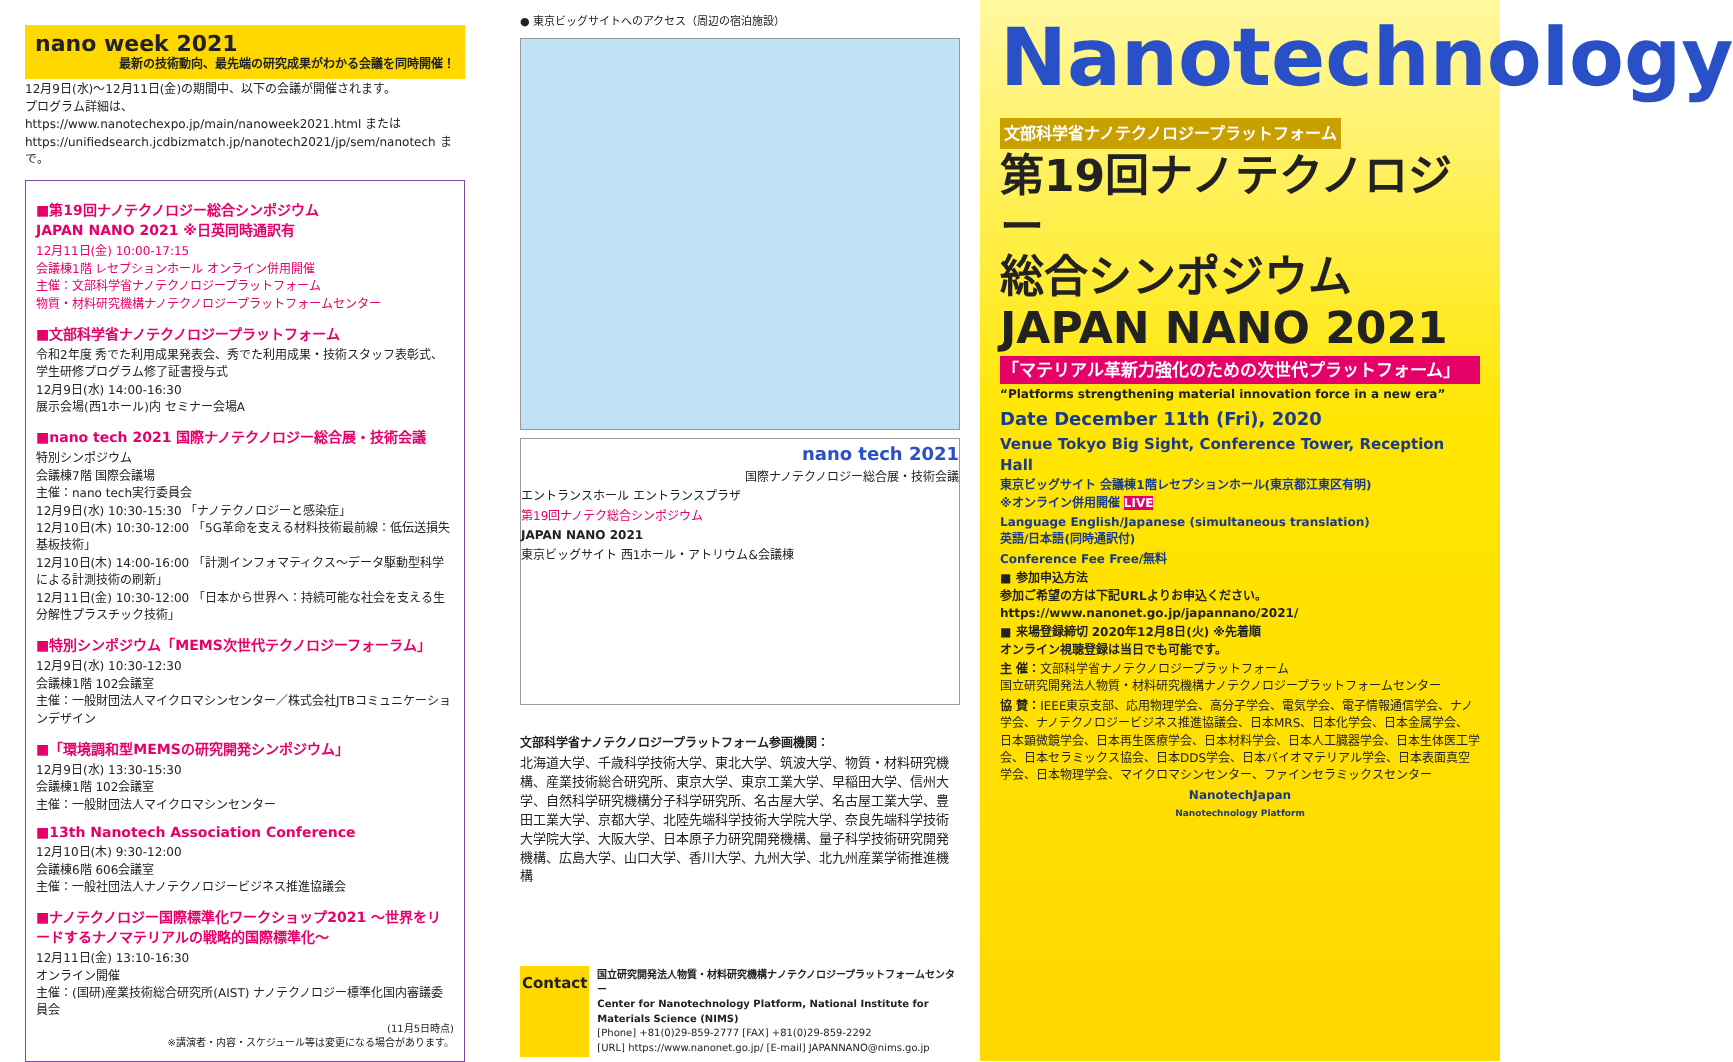nano week 2021
最新の技術動向、最先端の研究成果がわかる会議を同時開催！
12月9日(水)〜12月11日(金)の期間中、以下の会議が開催されます。
プログラム詳細は、https://www.nanotechexpo.jp/main/nanoweek2021.html または https://unifiedsearch.jcdbizmatch.jp/nanotech2021/jp/sem/nanotech まで。
■第19回ナノテクノロジー総合シンポジウム
JAPAN NANO 2021 ※日英同時通訳有
12月11日(金) 10:00-17:15
会議棟1階 レセプションホール オンライン併用開催
主催：文部科学省ナノテクノロジープラットフォーム
物質・材料研究機構ナノテクノロジープラットフォームセンター
■文部科学省ナノテクノロジープラットフォーム
令和2年度 秀でた利用成果発表会、秀でた利用成果・技術スタッフ表彰式、学生研修プログラム修了証書授与式
12月9日(水) 14:00-16:30
展示会場(西1ホール)内 セミナー会場A
■nano tech 2021 国際ナノテクノロジー総合展・技術会議
特別シンポジウム
会議棟7階 国際会議場
主催：nano tech実行委員会
12月9日(水) 10:30-15:30 「ナノテクノロジーと感染症」
12月10日(木) 10:30-12:00 「5G革命を支える材料技術最前線：低伝送損失基板技術」
12月10日(木) 14:00-16:00 「計測インフォマティクス〜データ駆動型科学による計測技術の刷新」
12月11日(金) 10:30-12:00 「日本から世界へ：持続可能な社会を支える生分解性プラスチック技術」
■特別シンポジウム「MEMS次世代テクノロジーフォーラム」
12月9日(水) 10:30-12:30
会議棟1階 102会議室
主催：一般財団法人マイクロマシンセンター／株式会社JTBコミュニケーションデザイン
■「環境調和型MEMSの研究開発シンポジウム」
12月9日(水) 13:30-15:30
会議棟1階 102会議室
主催：一般財団法人マイクロマシンセンター
■13th Nanotech Association Conference
12月10日(木) 9:30-12:00
会議棟6階 606会議室
主催：一般社団法人ナノテクノロジービジネス推進協議会
■ナノテクノロジー国際標準化ワークショップ2021 〜世界をリードするナノマテリアルの戦略的国際標準化〜
12月11日(金) 13:10-16:30
オンライン開催
主催：(国研)産業技術総合研究所(AIST) ナノテクノロジー標準化国内審議委員会
(11月5日時点)
※講演者・内容・スケジュール等は変更になる場合があります。
● 東京ビッグサイトへのアクセス（周辺の宿泊施設）
nano tech 2021
国際ナノテクノロジー総合展・技術会議
エントランスホール エントランスプラザ
第19回ナノテク総合シンポジウム
JAPAN NANO 2021
東京ビッグサイト 西1ホール・アトリウム&会議棟
文部科学省ナノテクノロジープラットフォーム参画機関：
北海道大学、千歳科学技術大学、東北大学、筑波大学、物質・材料研究機構、産業技術総合研究所、東京大学、東京工業大学、早稲田大学、信州大学、自然科学研究機構分子科学研究所、名古屋大学、名古屋工業大学、豊田工業大学、京都大学、北陸先端科学技術大学院大学、奈良先端科学技術大学院大学、大阪大学、日本原子力研究開発機構、量子科学技術研究開発機構、広島大学、山口大学、香川大学、九州大学、北九州産業学術推進機構
Contact
国立研究開発法人物質・材料研究機構ナノテクノロジープラットフォームセンター
Center for Nanotechnology Platform, National Institute for Materials Science (NIMS)
[Phone] +81(0)29-859-2777 [FAX] +81(0)29-859-2292
[URL] https://www.nanonet.go.jp/ [E-mail] JAPANNANO@nims.go.jp
Nanotechnology
文部科学省ナノテクノロジープラットフォーム
第19回ナノテクノロジー
総合シンポジウム
JAPAN NANO 2021
「マテリアル革新力強化のための次世代プラットフォーム」
“Platforms strengthening material innovation force in a new era”
Date December 11th (Fri), 2020
Venue Tokyo Big Sight, Conference Tower, Reception Hall
東京ビッグサイト 会議棟1階レセプションホール(東京都江東区有明)
※オンライン併用開催 LIVE
Language English/Japanese (simultaneous translation)
英語/日本語(同時通訳付)
Conference Fee Free/無料
■ 参加申込方法
参加ご希望の方は下記URLよりお申込ください。
https://www.nanonet.go.jp/japannano/2021/
■ 来場登録締切 2020年12月8日(火) ※先着順
オンライン視聴登録は当日でも可能です。
主 催：文部科学省ナノテクノロジープラットフォーム
国立研究開発法人物質・材料研究機構ナノテクノロジープラットフォームセンター
協 賛：IEEE東京支部、応用物理学会、高分子学会、電気学会、電子情報通信学会、ナノ学会、ナノテクノロジービジネス推進協議会、日本MRS、日本化学会、日本金属学会、日本顕微鏡学会、日本再生医療学会、日本材料学会、日本人工臓器学会、日本生体医工学会、日本セラミックス協会、日本DDS学会、日本バイオマテリアル学会、日本表面真空学会、日本物理学会、マイクロマシンセンター、ファインセラミックスセンター
NanotechJapan
Nanotechnology Platform